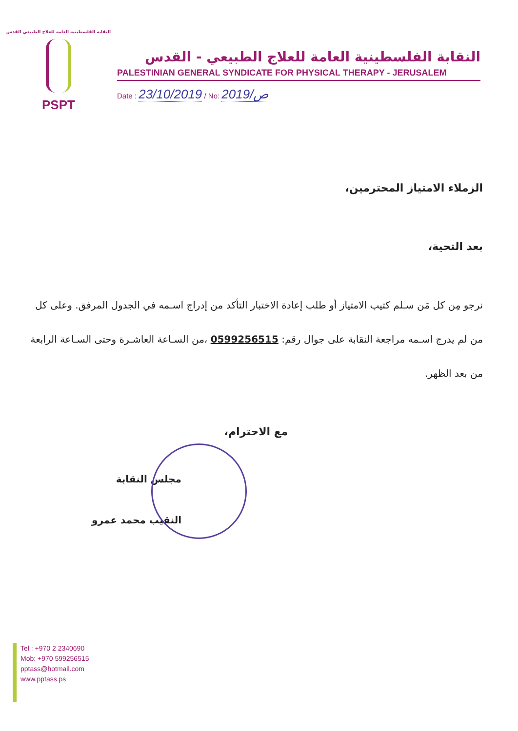النقابة الفلسطينية العامة للعلاج الطبيعي القدس
PSPT
النقابة الفلسطينية العامة للعلاج الطبيعي - القدس
PALESTINIAN GENERAL SYNDICATE FOR PHYSICAL THERAPY - JERUSALEM
Date : 23/10/2019 / No: 2019/ص
الزملاء الامتياز المحترمين،
بعد التحية،
نرجو مِن كل مَن سـلم كتيب الامتياز أو طلب إعادة الاختبار التأكد من إدراج اسـمه في الجدول المرفق. وعلى كل من لم يدرج اسـمه مراجعة النقابة على جوال رقم: 0599256515 ،من السـاعة العاشـرة وحتى السـاعة الرابعة من بعد الظهر.
مع الاحترام،
مجلس النقابة
النقيب محمد عمرو
Tel : +970 2 2340690
Mob: +970 599256515
pptass@hotmail.com
www.pptass.ps